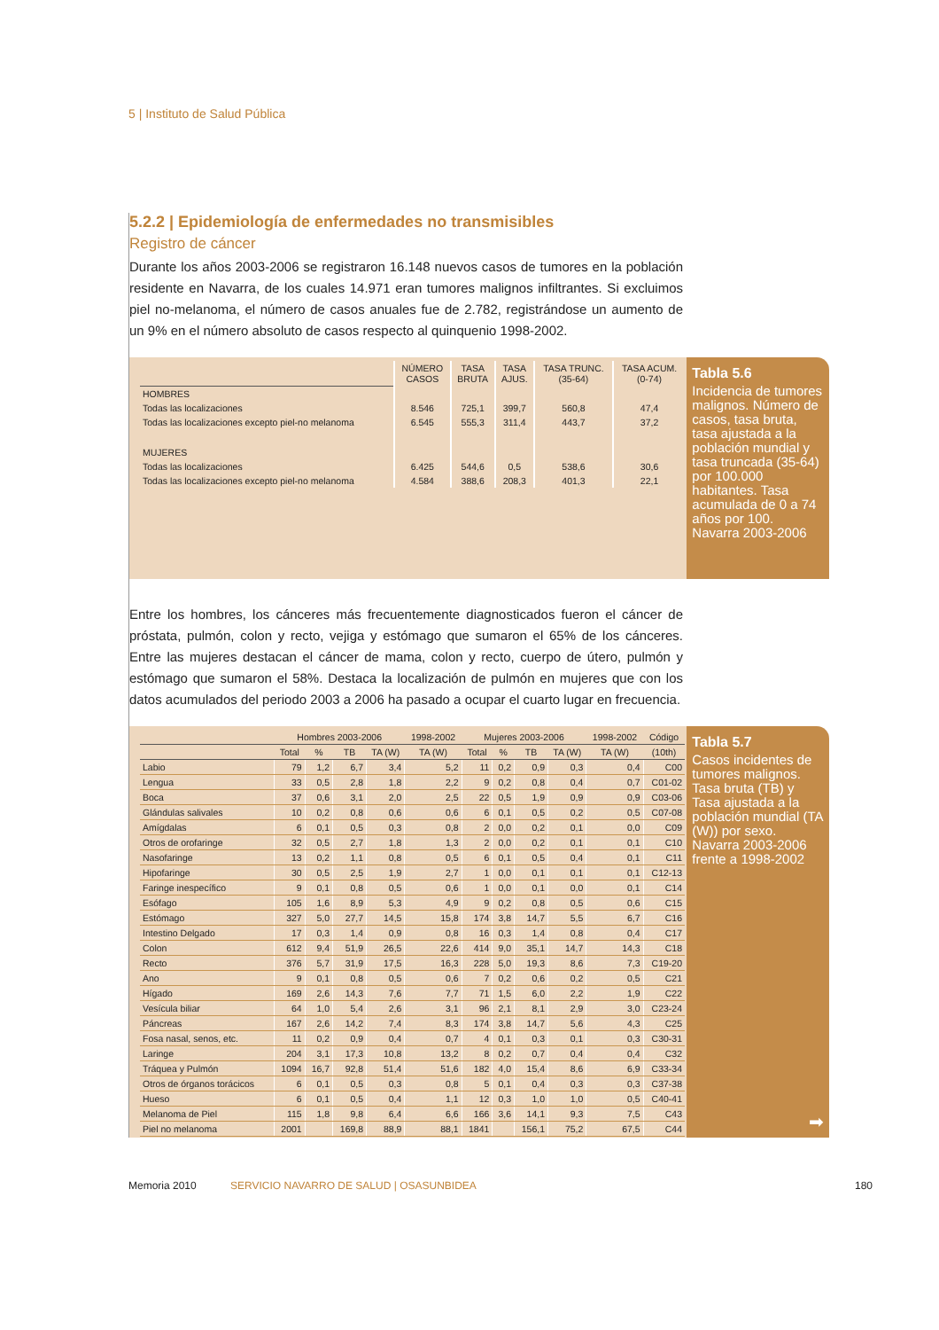5 | Instituto de Salud Pública
5.2.2 | Epidemiología de enfermedades no transmisibles
Registro de cáncer
Durante los años 2003-2006 se registraron 16.148 nuevos casos de tumores en la población residente en Navarra, de los cuales 14.971 eran tumores malignos infiltrantes. Si excluimos piel no-melanoma, el número de casos anuales fue de 2.782, registrándose un aumento de un 9% en el número absoluto de casos respecto al quinquenio 1998-2002.
| | NÚMERO CASOS | TASA BRUTA | TASA AJUS. | TASA TRUNC. (35-64) | TASA ACUM. (0-74) |
| --- | --- | --- | --- | --- | --- |
| HOMBRES | | | | | |
| Todas las localizaciones | 8.546 | 725,1 | 399,7 | 560,8 | 47,4 |
| Todas las localizaciones excepto piel-no melanoma | 6.545 | 555,3 | 311,4 | 443,7 | 37,2 |
| MUJERES | | | | | |
| Todas las localizaciones | 6.425 | 544,6 | 0,5 | 538,6 | 30,6 |
| Todas las localizaciones excepto piel-no melanoma | 4.584 | 388,6 | 208,3 | 401,3 | 22,1 |
Tabla 5.6
Incidencia de tumores malignos. Número de casos, tasa bruta, tasa ajustada a la población mundial y tasa truncada (35-64) por 100.000 habitantes. Tasa acumulada de 0 a 74 años por 100. Navarra 2003-2006
Entre los hombres, los cánceres más frecuentemente diagnosticados fueron el cáncer de próstata, pulmón, colon y recto, vejiga y estómago que sumaron el 65% de los cánceres. Entre las mujeres destacan el cáncer de mama, colon y recto, cuerpo de útero, pulmón y estómago que sumaron el 58%. Destaca la localización de pulmón en mujeres que con los datos acumulados del periodo 2003 a 2006 ha pasado a ocupar el cuarto lugar en frecuencia.
| | Hombres 2003-2006 | | | | 1998-2002 | Mujeres 2003-2006 | | | | 1998-2002 | Código |
| --- | --- | --- | --- | --- | --- | --- | --- | --- | --- | --- | --- |
| | Total | % | TB | TA (W) | TA (W) | Total | % | TB | TA (W) | TA (W) | (10th) |
| Labio | 79 | 1,2 | 6,7 | 3,4 | 5,2 | 11 | 0,2 | 0,9 | 0,3 | 0,4 | C00 |
| Lengua | 33 | 0,5 | 2,8 | 1,8 | 2,2 | 9 | 0,2 | 0,8 | 0,4 | 0,7 | C01-02 |
| Boca | 37 | 0,6 | 3,1 | 2,0 | 2,5 | 22 | 0,5 | 1,9 | 0,9 | 0,9 | C03-06 |
| Glándulas salivales | 10 | 0,2 | 0,8 | 0,6 | 0,6 | 6 | 0,1 | 0,5 | 0,2 | 0,5 | C07-08 |
| Amígdalas | 6 | 0,1 | 0,5 | 0,3 | 0,8 | 2 | 0,0 | 0,2 | 0,1 | 0,0 | C09 |
| Otros de orofaringe | 32 | 0,5 | 2,7 | 1,8 | 1,3 | 2 | 0,0 | 0,2 | 0,1 | 0,1 | C10 |
| Nasofaringe | 13 | 0,2 | 1,1 | 0,8 | 0,5 | 6 | 0,1 | 0,5 | 0,4 | 0,1 | C11 |
| Hipofaringe | 30 | 0,5 | 2,5 | 1,9 | 2,7 | 1 | 0,0 | 0,1 | 0,1 | 0,1 | C12-13 |
| Faringe inespecífico | 9 | 0,1 | 0,8 | 0,5 | 0,6 | 1 | 0,0 | 0,1 | 0,0 | 0,1 | C14 |
| Esófago | 105 | 1,6 | 8,9 | 5,3 | 4,9 | 9 | 0,2 | 0,8 | 0,5 | 0,6 | C15 |
| Estómago | 327 | 5,0 | 27,7 | 14,5 | 15,8 | 174 | 3,8 | 14,7 | 5,5 | 6,7 | C16 |
| Intestino Delgado | 17 | 0,3 | 1,4 | 0,9 | 0,8 | 16 | 0,3 | 1,4 | 0,8 | 0,4 | C17 |
| Colon | 612 | 9,4 | 51,9 | 26,5 | 22,6 | 414 | 9,0 | 35,1 | 14,7 | 14,3 | C18 |
| Recto | 376 | 5,7 | 31,9 | 17,5 | 16,3 | 228 | 5,0 | 19,3 | 8,6 | 7,3 | C19-20 |
| Ano | 9 | 0,1 | 0,8 | 0,5 | 0,6 | 7 | 0,2 | 0,6 | 0,2 | 0,5 | C21 |
| Hígado | 169 | 2,6 | 14,3 | 7,6 | 7,7 | 71 | 1,5 | 6,0 | 2,2 | 1,9 | C22 |
| Vesícula biliar | 64 | 1,0 | 5,4 | 2,6 | 3,1 | 96 | 2,1 | 8,1 | 2,9 | 3,0 | C23-24 |
| Páncreas | 167 | 2,6 | 14,2 | 7,4 | 8,3 | 174 | 3,8 | 14,7 | 5,6 | 4,3 | C25 |
| Fosa nasal, senos, etc. | 11 | 0,2 | 0,9 | 0,4 | 0,7 | 4 | 0,1 | 0,3 | 0,1 | 0,3 | C30-31 |
| Laringe | 204 | 3,1 | 17,3 | 10,8 | 13,2 | 8 | 0,2 | 0,7 | 0,4 | 0,4 | C32 |
| Tráquea y Pulmón | 1094 | 16,7 | 92,8 | 51,4 | 51,6 | 182 | 4,0 | 15,4 | 8,6 | 6,9 | C33-34 |
| Otros de órganos torácicos | 6 | 0,1 | 0,5 | 0,3 | 0,8 | 5 | 0,1 | 0,4 | 0,3 | 0,3 | C37-38 |
| Hueso | 6 | 0,1 | 0,5 | 0,4 | 1,1 | 12 | 0,3 | 1,0 | 1,0 | 0,5 | C40-41 |
| Melanoma de Piel | 115 | 1,8 | 9,8 | 6,4 | 6,6 | 166 | 3,6 | 14,1 | 9,3 | 7,5 | C43 |
| Piel no melanoma | 2001 | | 169,8 | 88,9 | 88,1 | 1841 | | 156,1 | 75,2 | 67,5 | C44 |
Tabla 5.7
Casos incidentes de tumores malignos. Tasa bruta (TB) y Tasa ajustada a la población mundial (TA (W)) por sexo. Navarra 2003-2006 frente a 1998-2002
➡
Memoria 2010 SERVICIO NAVARRO DE SALUD | OSASUNBIDEA 180